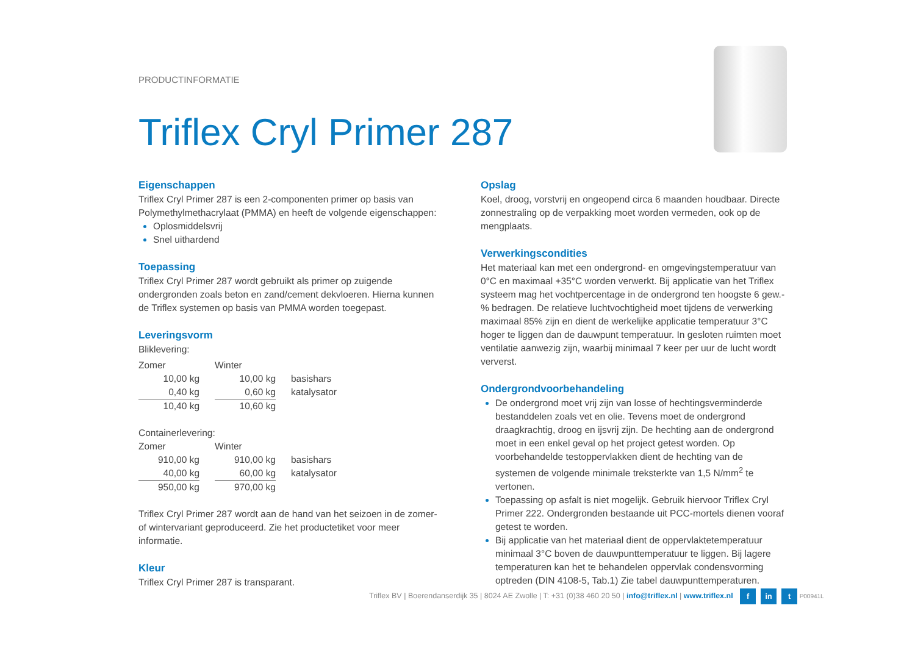PRODUCTINFORMATIE
Triflex Cryl Primer 287
Eigenschappen
Triflex Cryl Primer 287 is een 2-componenten primer op basis van Polymethylmethacrylaat (PMMA) en heeft de volgende eigenschappen:
Oplosmiddelsvrij
Snel uithardend
Toepassing
Triflex Cryl Primer 287 wordt gebruikt als primer op zuigende ondergronden zoals beton en zand/cement dekvloeren. Hierna kunnen de Triflex systemen op basis van PMMA worden toegepast.
Leveringsvorm
Bliklevering:
| Zomer | | Winter | | |
| 10,00 kg | | 10,00 kg | | basishars |
| 0,40 kg | | 0,60 kg | | katalysator |
| 10,40 kg | | 10,60 kg | | |
Containerlevering:
| Zomer | | Winter | | |
| 910,00 kg | | 910,00 kg | | basishars |
| 40,00 kg | | 60,00 kg | | katalysator |
| 950,00 kg | | 970,00 kg | | |
Triflex Cryl Primer 287 wordt aan de hand van het seizoen in de zomer- of wintervariant geproduceerd. Zie het productetiket voor meer informatie.
Kleur
Triflex Cryl Primer 287 is transparant.
Opslag
Koel, droog, vorstvrij en ongeopend circa 6 maanden houdbaar. Directe zonnestraling op de verpakking moet worden vermeden, ook op de mengplaats.
Verwerkingscondities
Het materiaal kan met een ondergrond- en omgevingstemperatuur van 0°C en maximaal +35°C worden verwerkt. Bij applicatie van het Triflex systeem mag het vochtpercentage in de ondergrond ten hoogste 6 gew.-% bedragen. De relatieve luchtvochtigheid moet tijdens de verwerking maximaal 85% zijn en dient de werkelijke applicatie temperatuur 3°C hoger te liggen dan de dauwpunt temperatuur. In gesloten ruimten moet ventilatie aanwezig zijn, waarbij minimaal 7 keer per uur de lucht wordt ververst.
Ondergrondvoorbehandeling
De ondergrond moet vrij zijn van losse of hechtingsverminderde bestanddelen zoals vet en olie. Tevens moet de ondergrond draagkrachtig, droog en ijsvrij zijn. De hechting aan de ondergrond moet in een enkel geval op het project getest worden. Op voorbehandelde testoppervlakken dient de hechting van de systemen de volgende minimale treksterkte van 1,5 N/mm<sup>2</sup> te vertonen.
Toepassing op asfalt is niet mogelijk. Gebruik hiervoor Triflex Cryl Primer 222. Ondergronden bestaande uit PCC-mortels dienen vooraf getest te worden.
Bij applicatie van het materiaal dient de oppervlaktetemperatuur minimaal 3°C boven de dauwpunttemperatuur te liggen. Bij lagere temperaturen kan het te behandelen oppervlak condensvorming optreden (DIN 4108-5, Tab.1) Zie tabel dauwpunttemperaturen.
Triflex BV | Boerendanserdijk 35 | 8024 AE Zwolle | T: +31 (0)38 460 20 50 | info@triflex.nl | www.triflex.nl f in t P00941L